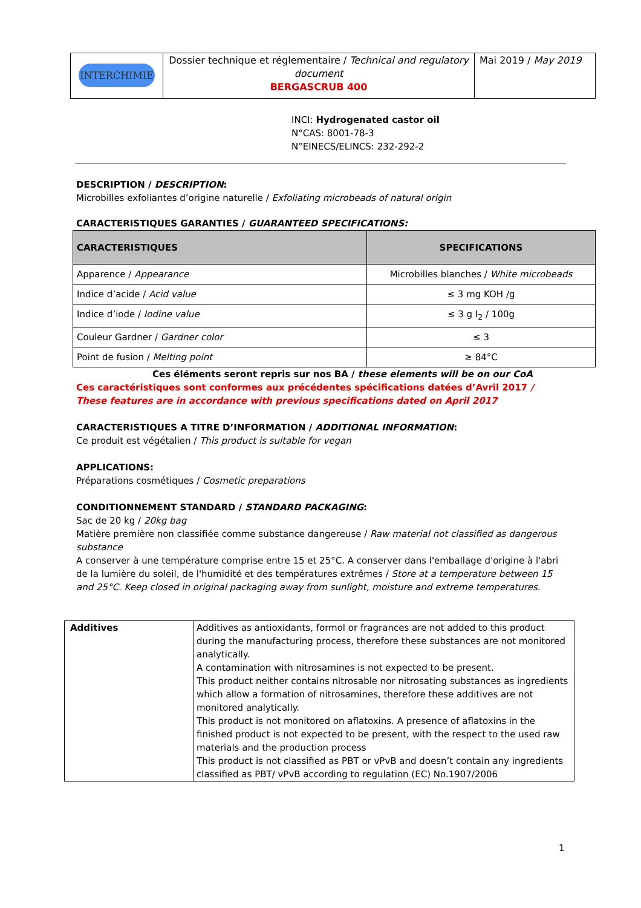| INTERCHIMIE | Dossier technique et réglementaire / Technical and regulatory document BERGASCRUB 400 | Mai 2019 / May 2019 |
INCI: Hydrogenated castor oil
N°CAS: 8001-78-3
N°EINECS/ELINCS: 232-292-2
DESCRIPTION / DESCRIPTION:
Microbilles exfoliantes d’origine naturelle / Exfoliating microbeads of natural origin
CARACTERISTIQUES GARANTIES / GUARANTEED SPECIFICATIONS:
| CARACTERISTIQUES | SPECIFICATIONS |
| --- | --- |
| Apparence / Appearance | Microbilles blanches / White microbeads |
| Indice d’acide / Acid value | ≤ 3 mg KOH /g |
| Indice d’iode / Iodine value | ≤ 3 g I<sub>2</sub> / 100g |
| Couleur Gardner / Gardner color | ≤ 3 |
| Point de fusion / Melting point | ≥ 84°C |
Ces éléments seront repris sur nos BA / these elements will be on our CoA
Ces caractéristiques sont conformes aux précédentes spécifications datées d’Avril 2017 / These features are in accordance with previous specifications dated on April 2017
CARACTERISTIQUES A TITRE D’INFORMATION / ADDITIONAL INFORMATION:
Ce produit est végétalien / This product is suitable for vegan
APPLICATIONS:
Préparations cosmétiques / Cosmetic preparations
CONDITIONNEMENT STANDARD / STANDARD PACKAGING:
Sac de 20 kg / 20kg bag
Matière première non classifiée comme substance dangereuse / Raw material not classified as dangerous substance
A conserver à une température comprise entre 15 et 25°C. A conserver dans l'emballage d'origine à l'abri de la lumière du soleil, de l'humidité et des températures extrêmes / Store at a temperature between 15 and 25°C. Keep closed in original packaging away from sunlight, moisture and extreme temperatures.
| Additives | Additives as antioxidants, formol or fragrances are not added to this product during the manufacturing process, therefore these substances are not monitored analytically. A contamination with nitrosamines is not expected to be present. This product neither contains nitrosable nor nitrosating substances as ingredients which allow a formation of nitrosamines, therefore these additives are not monitored analytically. This product is not monitored on aflatoxins. A presence of aflatoxins in the finished product is not expected to be present, with the respect to the used raw materials and the production process This product is not classified as PBT or vPvB and doesn’t contain any ingredients classified as PBT/ vPvB according to regulation (EC) No.1907/2006 |
1